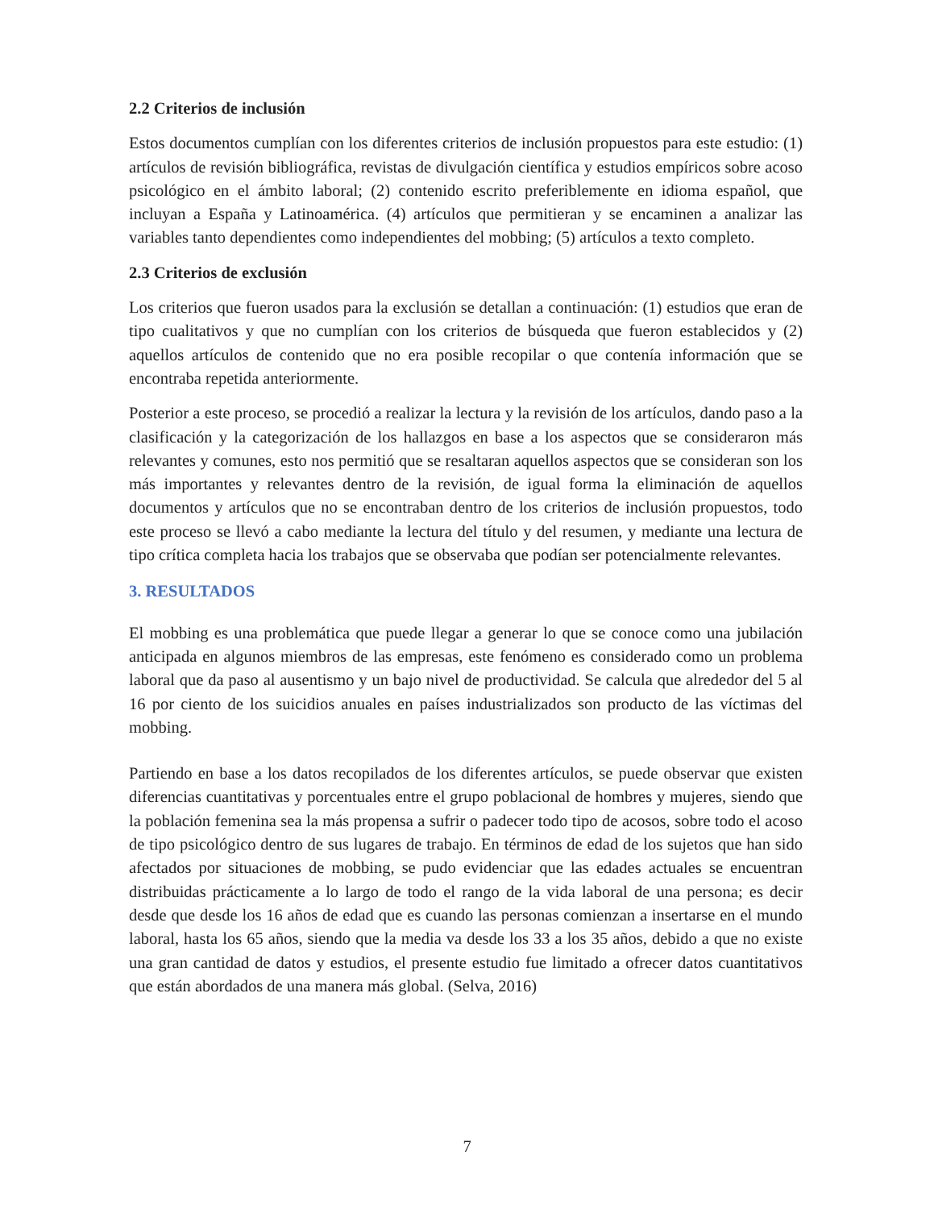2.2 Criterios de inclusión
Estos documentos cumplían con los diferentes criterios de inclusión propuestos para este estudio: (1) artículos de revisión bibliográfica, revistas de divulgación científica y estudios empíricos sobre acoso psicológico en el ámbito laboral; (2) contenido escrito preferiblemente en idioma español, que incluyan a España y Latinoamérica. (4) artículos que permitieran y se encaminen a analizar las variables tanto dependientes como independientes del mobbing; (5) artículos a texto completo.
2.3 Criterios de exclusión
Los criterios que fueron usados para la exclusión se detallan a continuación: (1) estudios que eran de tipo cualitativos y que no cumplían con los criterios de búsqueda que fueron establecidos y (2) aquellos artículos de contenido que no era posible recopilar o que contenía información que se encontraba repetida anteriormente.
Posterior a este proceso, se procedió a realizar la lectura y la revisión de los artículos, dando paso a la clasificación y la categorización de los hallazgos en base a los aspectos que se consideraron más relevantes y comunes, esto nos permitió que se resaltaran aquellos aspectos que se consideran son los más importantes y relevantes dentro de la revisión, de igual forma la eliminación de aquellos documentos y artículos que no se encontraban dentro de los criterios de inclusión propuestos, todo este proceso se llevó a cabo mediante la lectura del título y del resumen, y mediante una lectura de tipo crítica completa hacia los trabajos que se observaba que podían ser potencialmente relevantes.
3. RESULTADOS
El mobbing es una problemática que puede llegar a generar lo que se conoce como una jubilación anticipada en algunos miembros de las empresas, este fenómeno es considerado como un problema laboral que da paso al ausentismo y un bajo nivel de productividad. Se calcula que alrededor del 5 al 16 por ciento de los suicidios anuales en países industrializados son producto de las víctimas del mobbing.
Partiendo en base a los datos recopilados de los diferentes artículos, se puede observar que existen diferencias cuantitativas y porcentuales entre el grupo poblacional de hombres y mujeres, siendo que la población femenina sea la más propensa a sufrir o padecer todo tipo de acosos, sobre todo el acoso de tipo psicológico dentro de sus lugares de trabajo. En términos de edad de los sujetos que han sido afectados por situaciones de mobbing, se pudo evidenciar que las edades actuales se encuentran distribuidas prácticamente a lo largo de todo el rango de la vida laboral de una persona; es decir desde que desde los 16 años de edad que es cuando las personas comienzan a insertarse en el mundo laboral, hasta los 65 años, siendo que la media va desde los 33 a los 35 años, debido a que no existe una gran cantidad de datos y estudios, el presente estudio fue limitado a ofrecer datos cuantitativos que están abordados de una manera más global. (Selva, 2016)
7